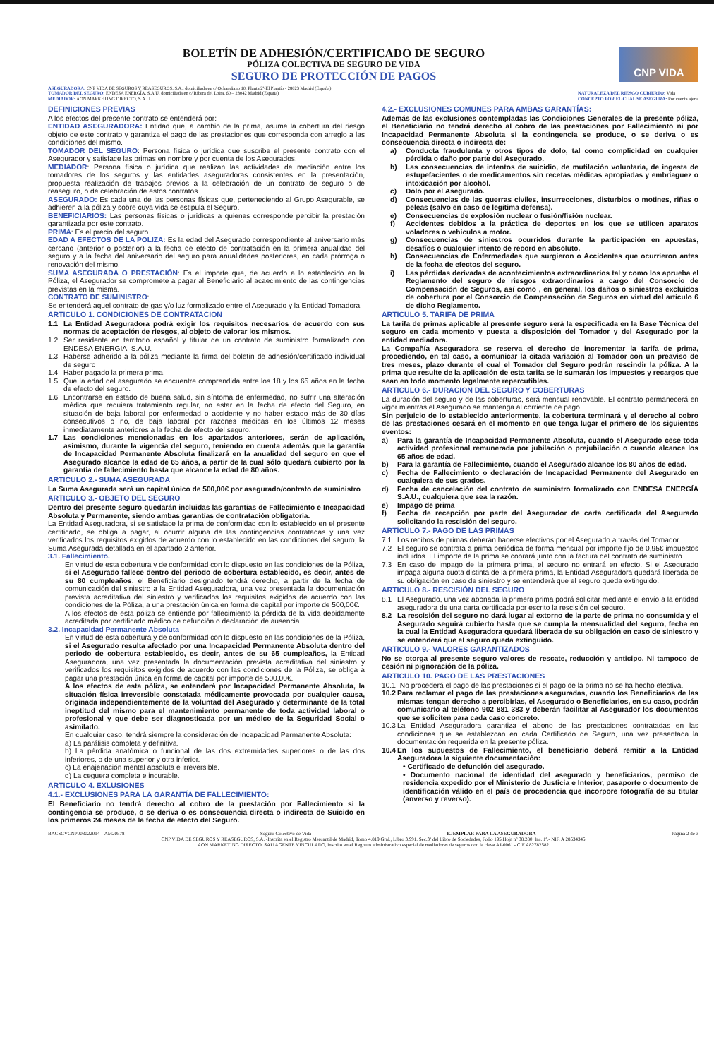BOLETÍN DE ADHESIÓN/CERTIFICADO DE SEGURO
PÓLIZA COLECTIVA DE SEGURO DE VIDA
SEGURO DE PROTECCIÓN DE PAGOS
CNP VIDA
ASEGURADORA: CNP VIDA DE SEGUROS Y REASEGUROS, S.A., domiciliada en c/ Ochandiano 10, Planta 2ª-El Plantío - 28023 Madrid (España)
TOMADOR DEL SEGURO: ENDESA ENERGÍA, S.A.U, domiciliada en c/ Ribera del Loira, 60 – 28042 Madrid (España)
MEDIADOR: AON MARKETING DIRECTO, S.A.U.
NATURALEZA DEL RIESGO CUBIERTO: Vida
CONCEPTO POR EL CUAL SE ASEGURA: Por cuenta ajena
DEFINICIONES PREVIAS
A los efectos del presente contrato se entenderá por:
ENTIDAD ASEGURADORA: Entidad que, a cambio de la prima, asume la cobertura del riesgo objeto de este contrato y garantiza el pago de las prestaciones que corresponda con arreglo a las condiciones del mismo.
TOMADOR DEL SEGURO: Persona física o jurídica que suscribe el presente contrato con el Asegurador y satisface las primas en nombre y por cuenta de los Asegurados.
MEDIADOR: Persona física o jurídica que realizan las actividades de mediación entre los tomadores de los seguros y las entidades aseguradoras consistentes en la presentación, propuesta realización de trabajos previos a la celebración de un contrato de seguro o de reaseguro, o de celebración de estos contratos.
ASEGURADO: Es cada una de las personas físicas que, perteneciendo al Grupo Asegurable, se adhieren a la póliza y sobre cuya vida se estipula el Seguro.
BENEFICIARIOS: Las personas físicas o jurídicas a quienes corresponde percibir la prestación garantizada por este contrato.
PRIMA: Es el precio del seguro.
EDAD A EFECTOS DE LA POLIZA: Es la edad del Asegurado correspondiente al aniversario más cercano (anterior o posterior) a la fecha de efecto de contratación en la primera anualidad del seguro y a la fecha del aniversario del seguro para anualidades posteriores, en cada prórroga o renovación del mismo.
SUMA ASEGURADA O PRESTACIÓN: Es el importe que, de acuerdo a lo establecido en la Póliza, el Asegurador se compromete a pagar al Beneficiario al acaecimiento de las contingencias previstas en la misma.
CONTRATO DE SUMINISTRO:
Se entenderá aquel contrato de gas y/o luz formalizado entre el Asegurado y la Entidad Tomadora.
ARTICULO 1. CONDICIONES DE CONTRATACION
1.1 La Entidad Aseguradora podrá exigir los requisitos necesarios de acuerdo con sus normas de aceptación de riesgos, al objeto de valorar los mismos.
1.2 Ser residente en territorio español y titular de un contrato de suministro formalizado con ENDESA ENERGIA, S.A.U.
1.3 Haberse adherido a la póliza mediante la firma del boletín de adhesión/certificado individual de seguro
1.4 Haber pagado la primera prima.
1.5 Que la edad del asegurado se encuentre comprendida entre los 18 y los 65 años en la fecha de efecto del seguro.
1.6 Encontrarse en estado de buena salud, sin síntoma de enfermedad, no sufrir una alteración médica que requiera tratamiento regular, no estar en la fecha de efecto del Seguro, en situación de baja laboral por enfermedad o accidente y no haber estado más de 30 días consecutivos o no, de baja laboral por razones médicas en los últimos 12 meses inmediatamente anteriores a la fecha de efecto del seguro.
1.7 Las condiciones mencionadas en los apartados anteriores, serán de aplicación, asimismo, durante la vigencia del seguro, teniendo en cuenta además que la garantía de Incapacidad Permanente Absoluta finalizará en la anualidad del seguro en que el Asegurado alcance la edad de 65 años, a partir de la cual sólo quedará cubierto por la garantía de fallecimiento hasta que alcance la edad de 80 años.
ARTICULO 2.- SUMA ASEGURADA
La Suma Asegurada será un capital único de 500,00€ por asegurado/contrato de suministro
ARTICULO 3.- OBJETO DEL SEGURO
Dentro del presente seguro quedarán incluidas las garantías de Fallecimiento e Incapacidad Absoluta y Permanente, siendo ambas garantías de contratación obligatoria.
La Entidad Aseguradora, si se satisface la prima de conformidad con lo establecido en el presente certificado, se obliga a pagar, al ocurrir alguna de las contingencias contratadas y una vez verificados los requisitos exigidos de acuerdo con lo establecido en las condiciones del seguro, la Suma Asegurada detallada en el apartado 2 anterior.
3.1. Fallecimiento.
En virtud de esta cobertura y de conformidad con lo dispuesto en las condiciones de la Póliza, si el Asegurado fallece dentro del periodo de cobertura establecido, es decir, antes de su 80 cumpleaños, el Beneficiario designado tendrá derecho, a partir de la fecha de comunicación del siniestro a la Entidad Aseguradora, una vez presentada la documentación prevista acreditativa del siniestro y verificados los requisitos exigidos de acuerdo con las condiciones de la Póliza, a una prestación única en forma de capital por importe de 500,00€.
A los efectos de esta póliza se entiende por fallecimiento la pérdida de la vida debidamente acreditada por certificado médico de defunción o declaración de ausencia.
3.2. Incapacidad Permanente Absoluta
En virtud de esta cobertura y de conformidad con lo dispuesto en las condiciones de la Póliza, si el Asegurado resulta afectado por una Incapacidad Permanente Absoluta dentro del periodo de cobertura establecido, es decir, antes de su 65 cumpleaños, la Entidad Aseguradora, una vez presentada la documentación prevista acreditativa del siniestro y verificados los requisitos exigidos de acuerdo con las condiciones de la Póliza, se obliga a pagar una prestación única en forma de capital por importe de 500,00€.
A los efectos de esta póliza, se entenderá por Incapacidad Permanente Absoluta, la situación física irreversible constatada médicamente provocada por cualquier causa, originada independientemente de la voluntad del Asegurado y determinante de la total ineptitud del mismo para el mantenimiento permanente de toda actividad laboral o profesional y que debe ser diagnosticada por un médico de la Seguridad Social o asimilado.
En cualquier caso, tendrá siempre la consideración de Incapacidad Permanente Absoluta:
a) La parálisis completa y definitiva.
b) La pérdida anatómica o funcional de las dos extremidades superiores o de las dos inferiores, o de una superior y otra inferior.
c) La enajenación mental absoluta e irreversible.
d) La ceguera completa e incurable.
ARTICULO 4. EXLUSIONES
4.1.- EXCLUSIONES PARA LA GARANTÍA DE FALLECIMIENTO:
El Beneficiario no tendrá derecho al cobro de la prestación por Fallecimiento si la contingencia se produce, o se deriva o es consecuencia directa o indirecta de Suicido en los primeros 24 meses de la fecha de efecto del Seguro.
4.2.- EXCLUSIONES COMUNES PARA AMBAS GARANTÍAS:
Además de las exclusiones contempladas las Condiciones Generales de la presente póliza, el Beneficiario no tendrá derecho al cobro de las prestaciones por Fallecimiento ni por Incapacidad Permanente Absoluta si la contingencia se produce, o se deriva o es consecuencia directa o indirecta de:
a) Conducta fraudulenta y otros tipos de dolo, tal como complicidad en cualquier pérdida o daño por parte del Asegurado.
b) Las consecuencias de intentos de suicidio, de mutilación voluntaria, de ingesta de estupefacientes o de medicamentos sin recetas médicas apropiadas y embriaguez o intoxicación por alcohol.
c) Dolo por el Asegurado.
d) Consecuencias de las guerras civiles, insurrecciones, disturbios o motines, riñas o peleas (salvo en caso de legítima defensa).
e) Consecuencias de explosión nuclear o fusión/fisión nuclear.
f) Accidentes debidos a la práctica de deportes en los que se utilicen aparatos voladores o vehículos a motor.
g) Consecuencias de siniestros ocurridos durante la participación en apuestas, desafíos o cualquier intento de record en absoluto.
h) Consecuencias de Enfermedades que surgieron o Accidentes que ocurrieron antes de la fecha de efectos del seguro.
i) Las pérdidas derivadas de acontecimientos extraordinarios tal y como los aprueba el Reglamento del seguro de riesgos extraordinarios a cargo del Consorcio de Compensación de Seguros, así como , en general, los daños o siniestros excluidos de cobertura por el Consorcio de Compensación de Seguros en virtud del artículo 6 de dicho Reglamento.
ARTICULO 5. TARIFA DE PRIMA
La tarifa de primas aplicable al presente seguro será la especificada en la Base Técnica del seguro en cada momento y puesta a disposición del Tomador y del Asegurado por la entidad mediadora.
La Compañía Aseguradora se reserva el derecho de incrementar la tarifa de prima, procediendo, en tal caso, a comunicar la citada variación al Tomador con un preaviso de tres meses, plazo durante el cual el Tomador del Seguro podrán rescindir la póliza. A la prima que resulte de la aplicación de esta tarifa se le sumarán los impuestos y recargos que sean en todo momento legalmente repercutibles.
ARTICULO 6.- DURACION DEL SEGURO Y COBERTURAS
La duración del seguro y de las coberturas, será mensual renovable. El contrato permanecerá en vigor mientras el Asegurado se mantenga al corriente de pago.
Sin perjuicio de lo establecido anteriormente, la cobertura terminará y el derecho al cobro de las prestaciones cesará en el momento en que tenga lugar el primero de los siguientes eventos:
a) Para la garantía de Incapacidad Permanente Absoluta, cuando el Asegurado cese toda actividad profesional remunerada por jubilación o prejubilación o cuando alcance los 65 años de edad.
b) Para la garantía de Fallecimiento, cuando el Asegurado alcance los 80 años de edad.
c) Fecha de Fallecimiento o declaración de Incapacidad Permanente del Asegurado en cualquiera de sus grados.
d) Fecha de cancelación del contrato de suministro formalizado con ENDESA ENERGÍA S.A.U., cualquiera que sea la razón.
e) Impago de prima
f) Fecha de recepción por parte del Asegurador de carta certificada del Asegurado solicitando la rescisión del seguro.
ARTÍCULO 7.- PAGO DE LAS PRIMAS
7.1 Los recibos de primas deberán hacerse efectivos por el Asegurado a través del Tomador.
7.2 El seguro se contrata a prima periódica de forma mensual por importe fijo de 0,95€ impuestos incluidos. El importe de la prima se cobrará junto con la factura del contrato de suministro.
7.3 En caso de impago de la primera prima, el seguro no entrará en efecto. Si el Asegurado impaga alguna cuota distinta de la primera prima, la Entidad Aseguradora quedará liberada de su obligación en caso de siniestro y se entenderá que el seguro queda extinguido.
ARTICULO 8.- RESCISIÓN DEL SEGURO
8.1 El Asegurado, una vez abonada la primera prima podrá solicitar mediante el envío a la entidad aseguradora de una carta certificada por escrito la rescisión del seguro.
8.2 La rescisión del seguro no dará lugar al extorno de la parte de prima no consumida y el Asegurado seguirá cubierto hasta que se cumpla la mensualidad del seguro, fecha en la cual la Entidad Aseguradora quedará liberada de su obligación en caso de siniestro y se entenderá que el seguro queda extinguido.
ARTICULO 9.- VALORES GARANTIZADOS
No se otorga al presente seguro valores de rescate, reducción y anticipo. Ni tampoco de cesión ni pignoración de la póliza.
ARTICULO 10. PAGO DE LAS PRESTACIONES
10.1 No procederá el pago de las prestaciones si el pago de la prima no se ha hecho efectiva.
10.2 Para reclamar el pago de las prestaciones aseguradas, cuando los Beneficiarios de las mismas tengan derecho a percibirlas, el Asegurado o Beneficiarios, en su caso, podrán comunicarlo al teléfono 902 881 383 y deberán facilitar al Asegurador los documentos que se soliciten para cada caso concreto.
10.3 La Entidad Aseguradora garantiza el abono de las prestaciones contratadas en las condiciones que se establezcan en cada Certificado de Seguro, una vez presentada la documentación requerida en la presente póliza.
10.4 En los supuestos de Fallecimiento, el beneficiario deberá remitir a la Entidad Aseguradora la siguiente documentación:
• Certificado de defunción del asegurado.
• Documento nacional de identidad del asegurado y beneficiarios, permiso de residencia expedido por el Ministerio de Justicia e Interior, pasaporte o documento de identificación válido en el país de procedencia que incorpore fotografía de su titular (anverso y reverso).
BACSCVCNP003022014 – AM20578 Seguro Colectivo de Vida EJEMPLAR PARA LA ASEGURADORA Página 2 de 3
CNP VIDA DE SEGUROS Y REASEGUROS, S.A. -Inscrita en el Registro Mercantil de Madrid, Tomo 4.819 Gral., Libro 3.991. Sec.3ª del Libro de Sociedades, Folio 195 Hoja nº 38.280. Ins. 1ª.- NIF. A 28534345
AON MARKETING DIRECTO, SAU AGENTE VINCULADO, inscrito en el Registro administrativo especial de mediadores de seguros con la clave AJ-0061 - CIF A82782582